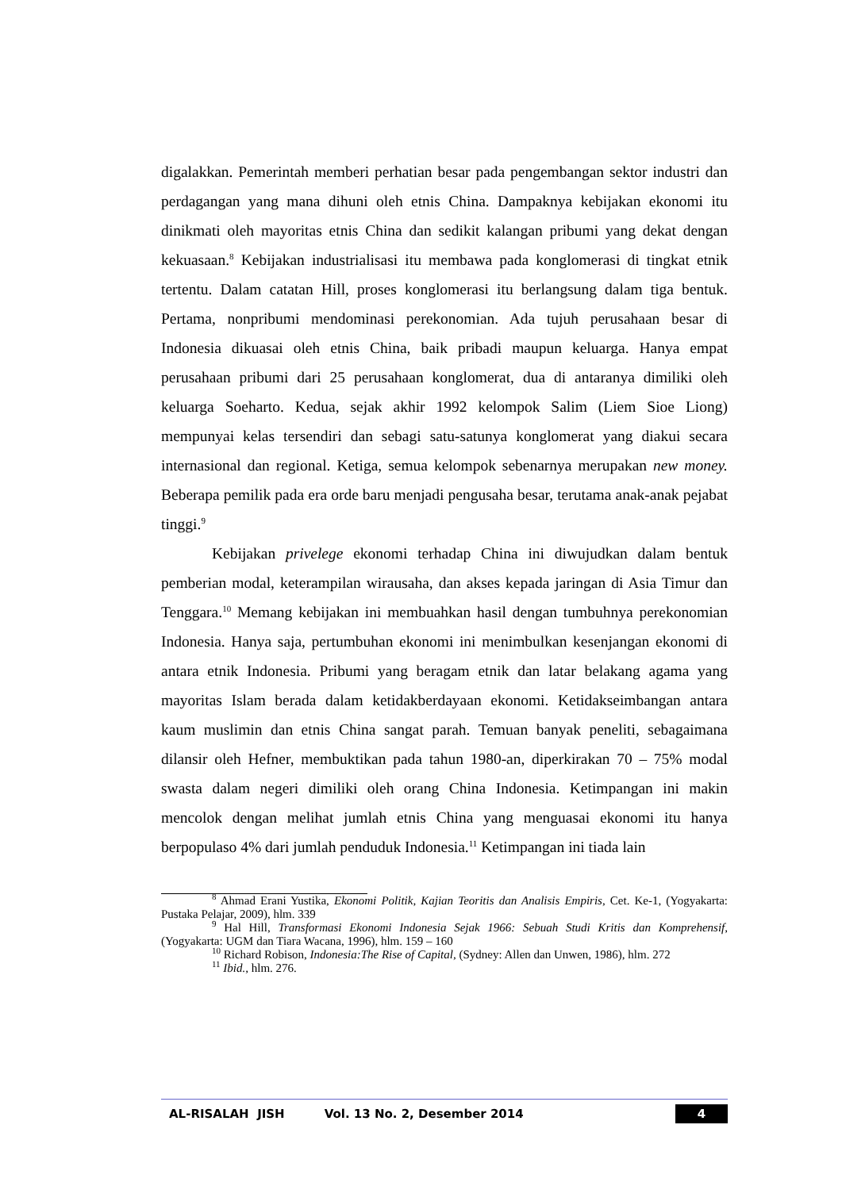digalakkan. Pemerintah memberi perhatian besar pada pengembangan sektor industri dan perdagangan yang mana dihuni oleh etnis China. Dampaknya kebijakan ekonomi itu dinikmati oleh mayoritas etnis China dan sedikit kalangan pribumi yang dekat dengan kekuasaan.<sup>8</sup> Kebijakan industrialisasi itu membawa pada konglomerasi di tingkat etnik tertentu. Dalam catatan Hill, proses konglomerasi itu berlangsung dalam tiga bentuk. Pertama, nonpribumi mendominasi perekonomian. Ada tujuh perusahaan besar di Indonesia dikuasai oleh etnis China, baik pribadi maupun keluarga. Hanya empat perusahaan pribumi dari 25 perusahaan konglomerat, dua di antaranya dimiliki oleh keluarga Soeharto. Kedua, sejak akhir 1992 kelompok Salim (Liem Sioe Liong) mempunyai kelas tersendiri dan sebagi satu-satunya konglomerat yang diakui secara internasional dan regional. Ketiga, semua kelompok sebenarnya merupakan new money. Beberapa pemilik pada era orde baru menjadi pengusaha besar, terutama anak-anak pejabat tinggi.<sup>9</sup>
Kebijakan privelege ekonomi terhadap China ini diwujudkan dalam bentuk pemberian modal, keterampilan wirausaha, dan akses kepada jaringan di Asia Timur dan Tenggara.<sup>10</sup> Memang kebijakan ini membuahkan hasil dengan tumbuhnya perekonomian Indonesia. Hanya saja, pertumbuhan ekonomi ini menimbulkan kesenjangan ekonomi di antara etnik Indonesia. Pribumi yang beragam etnik dan latar belakang agama yang mayoritas Islam berada dalam ketidakberdayaan ekonomi. Ketidakseimbangan antara kaum muslimin dan etnis China sangat parah. Temuan banyak peneliti, sebagaimana dilansir oleh Hefner, membuktikan pada tahun 1980-an, diperkirakan 70 – 75% modal swasta dalam negeri dimiliki oleh orang China Indonesia. Ketimpangan ini makin mencolok dengan melihat jumlah etnis China yang menguasai ekonomi itu hanya berpopulaso 4% dari jumlah penduduk Indonesia.<sup>11</sup> Ketimpangan ini tiada lain
<sup>8</sup> Ahmad Erani Yustika, Ekonomi Politik, Kajian Teoritis dan Analisis Empiris, Cet. Ke-1, (Yogyakarta: Pustaka Pelajar, 2009), hlm. 339
<sup>9</sup> Hal Hill, Transformasi Ekonomi Indonesia Sejak 1966: Sebuah Studi Kritis dan Komprehensif, (Yogyakarta: UGM dan Tiara Wacana, 1996), hlm. 159 – 160
<sup>10</sup> Richard Robison, Indonesia:The Rise of Capital, (Sydney: Allen dan Unwen, 1986), hlm. 272
<sup>11</sup> Ibid., hlm. 276.
AL-RISALAH JISH Vol. 13 No. 2, Desember 2014 4